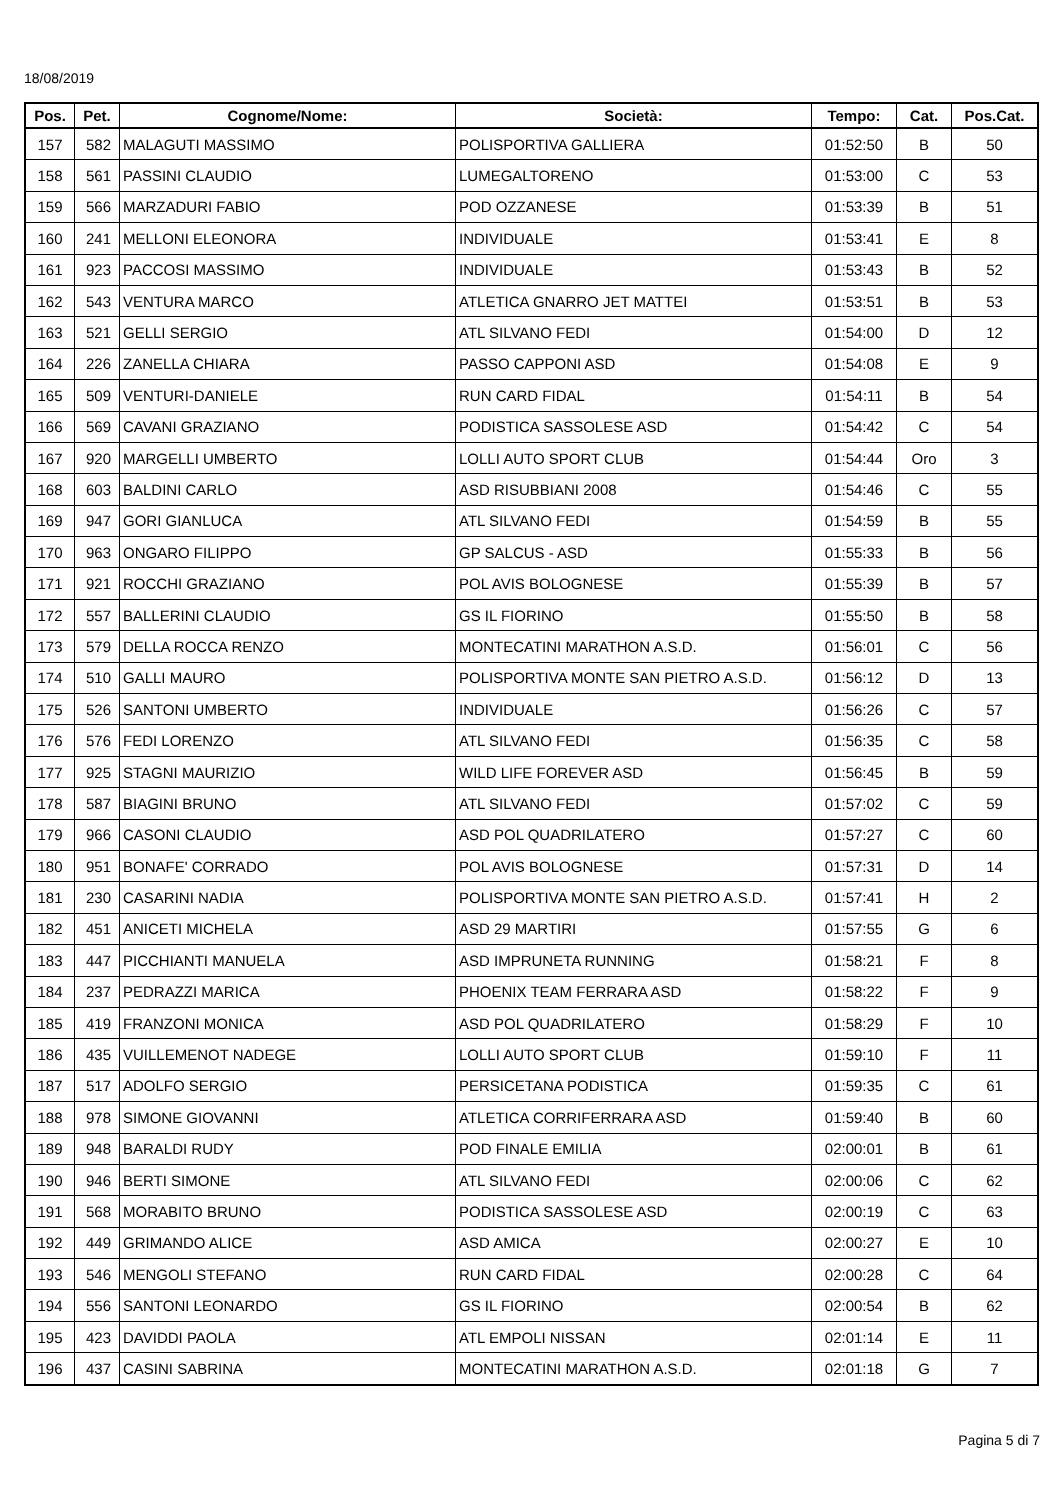18/08/2019
| Pos. | Pet. | Cognome/Nome: | Società: | Tempo: | Cat. | Pos.Cat. |
| --- | --- | --- | --- | --- | --- | --- |
| 157 | 582 | MALAGUTI MASSIMO | POLISPORTIVA GALLIERA | 01:52:50 | B | 50 |
| 158 | 561 | PASSINI CLAUDIO | LUMEGALTORENO | 01:53:00 | C | 53 |
| 159 | 566 | MARZADURI FABIO | POD OZZANESE | 01:53:39 | B | 51 |
| 160 | 241 | MELLONI ELEONORA | INDIVIDUALE | 01:53:41 | E | 8 |
| 161 | 923 | PACCOSI MASSIMO | INDIVIDUALE | 01:53:43 | B | 52 |
| 162 | 543 | VENTURA MARCO | ATLETICA GNARRO JET MATTEI | 01:53:51 | B | 53 |
| 163 | 521 | GELLI SERGIO | ATL SILVANO FEDI | 01:54:00 | D | 12 |
| 164 | 226 | ZANELLA CHIARA | PASSO CAPPONI ASD | 01:54:08 | E | 9 |
| 165 | 509 | VENTURI-DANIELE | RUN CARD FIDAL | 01:54:11 | B | 54 |
| 166 | 569 | CAVANI GRAZIANO | PODISTICA SASSOLESE ASD | 01:54:42 | C | 54 |
| 167 | 920 | MARGELLI UMBERTO | LOLLI AUTO SPORT CLUB | 01:54:44 | Oro | 3 |
| 168 | 603 | BALDINI CARLO | ASD RISUBBIANI 2008 | 01:54:46 | C | 55 |
| 169 | 947 | GORI GIANLUCA | ATL SILVANO FEDI | 01:54:59 | B | 55 |
| 170 | 963 | ONGARO FILIPPO | GP SALCUS - ASD | 01:55:33 | B | 56 |
| 171 | 921 | ROCCHI GRAZIANO | POL AVIS BOLOGNESE | 01:55:39 | B | 57 |
| 172 | 557 | BALLERINI CLAUDIO | GS IL FIORINO | 01:55:50 | B | 58 |
| 173 | 579 | DELLA ROCCA RENZO | MONTECATINI MARATHON A.S.D. | 01:56:01 | C | 56 |
| 174 | 510 | GALLI MAURO | POLISPORTIVA MONTE SAN PIETRO A.S.D. | 01:56:12 | D | 13 |
| 175 | 526 | SANTONI UMBERTO | INDIVIDUALE | 01:56:26 | C | 57 |
| 176 | 576 | FEDI LORENZO | ATL SILVANO FEDI | 01:56:35 | C | 58 |
| 177 | 925 | STAGNI MAURIZIO | WILD LIFE FOREVER ASD | 01:56:45 | B | 59 |
| 178 | 587 | BIAGINI BRUNO | ATL SILVANO FEDI | 01:57:02 | C | 59 |
| 179 | 966 | CASONI CLAUDIO | ASD POL QUADRILATERO | 01:57:27 | C | 60 |
| 180 | 951 | BONAFE' CORRADO | POL AVIS BOLOGNESE | 01:57:31 | D | 14 |
| 181 | 230 | CASARINI NADIA | POLISPORTIVA MONTE SAN PIETRO A.S.D. | 01:57:41 | H | 2 |
| 182 | 451 | ANICETI MICHELA | ASD 29 MARTIRI | 01:57:55 | G | 6 |
| 183 | 447 | PICCHIANTI MANUELA | ASD IMPRUNETA RUNNING | 01:58:21 | F | 8 |
| 184 | 237 | PEDRAZZI MARICA | PHOENIX TEAM FERRARA ASD | 01:58:22 | F | 9 |
| 185 | 419 | FRANZONI MONICA | ASD POL QUADRILATERO | 01:58:29 | F | 10 |
| 186 | 435 | VUILLEMENOT NADEGE | LOLLI AUTO SPORT CLUB | 01:59:10 | F | 11 |
| 187 | 517 | ADOLFO SERGIO | PERSICETANA PODISTICA | 01:59:35 | C | 61 |
| 188 | 978 | SIMONE GIOVANNI | ATLETICA CORRIFERRARA ASD | 01:59:40 | B | 60 |
| 189 | 948 | BARALDI RUDY | POD FINALE EMILIA | 02:00:01 | B | 61 |
| 190 | 946 | BERTI SIMONE | ATL SILVANO FEDI | 02:00:06 | C | 62 |
| 191 | 568 | MORABITO BRUNO | PODISTICA SASSOLESE ASD | 02:00:19 | C | 63 |
| 192 | 449 | GRIMANDO ALICE | ASD AMICA | 02:00:27 | E | 10 |
| 193 | 546 | MENGOLI STEFANO | RUN CARD FIDAL | 02:00:28 | C | 64 |
| 194 | 556 | SANTONI LEONARDO | GS IL FIORINO | 02:00:54 | B | 62 |
| 195 | 423 | DAVIDDI PAOLA | ATL EMPOLI NISSAN | 02:01:14 | E | 11 |
| 196 | 437 | CASINI SABRINA | MONTECATINI MARATHON A.S.D. | 02:01:18 | G | 7 |
Pagina 5 di 7